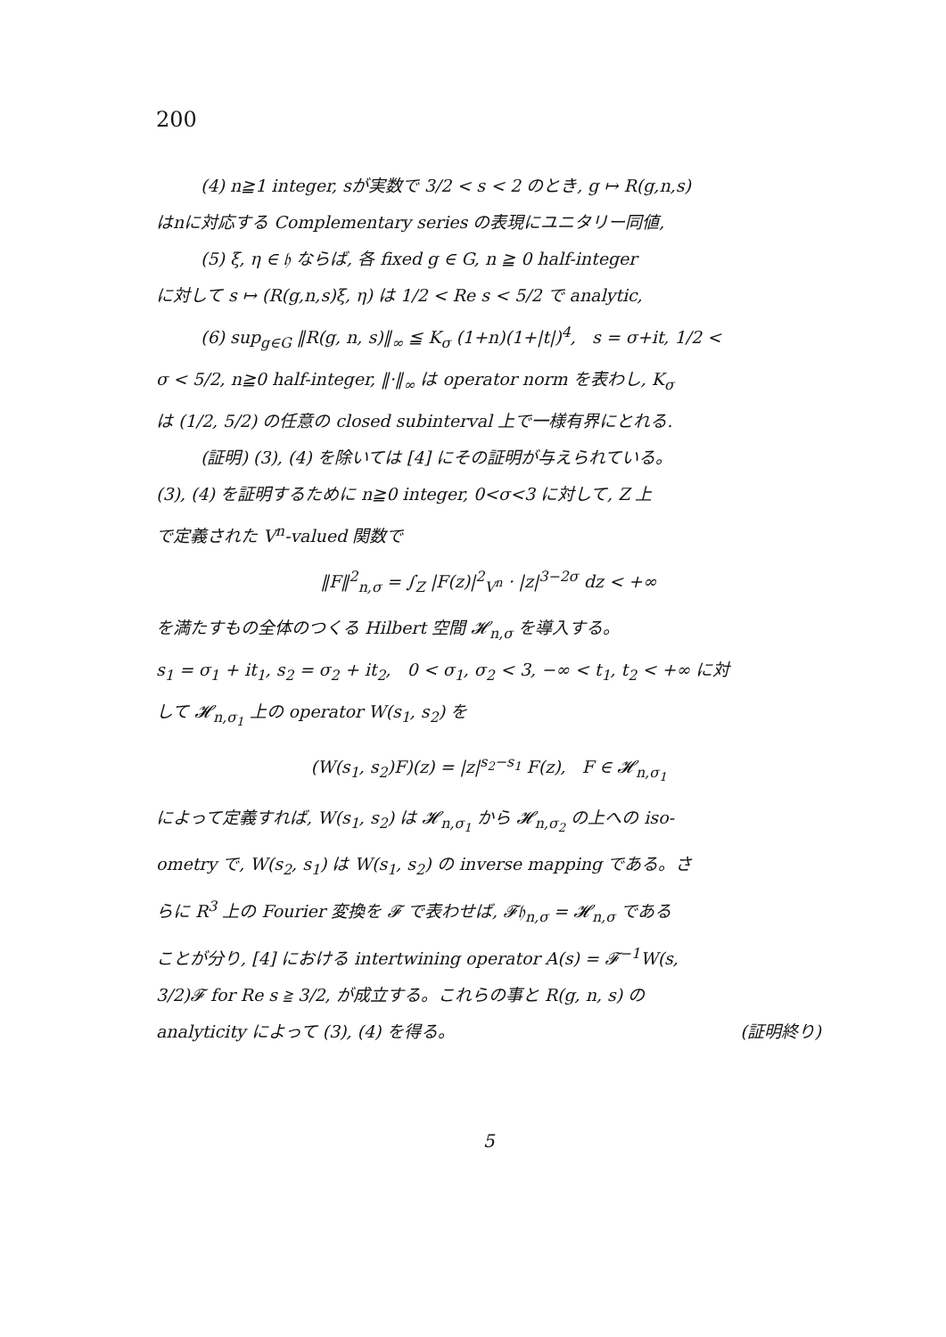200
(4) n≧1 integer, sが実数で 3/2 < s < 2 のとき, g ↦ R(g,n,s)
はnに対応する Complementary series の表現にユニタリー同値,
(5) ξ, η ∈ 𝔥 ならば, 各 fixed g ∈ G, n ≧ 0 half-integer
に対して s ↦ (R(g,n,s)ξ, η) は 1/2 < Re s < 5/2 で analytic,
(6) sup<sub>g∈G</sub> ‖R(g, n, s)‖<sub>∞</sub> ≦ K<sub>σ</sub> (1+n)(1+|t|)<sup>4</sup>, s = σ+it, 1/2 <
σ < 5/2, n≧0 half-integer, ‖·‖<sub>∞</sub> は operator norm を表わし, K<sub>σ</sub>
は (1/2, 5/2) の任意の closed subinterval 上で一様有界にとれる.
(証明) (3), (4) を除いては [4] にその証明が与えられている。
(3), (4) を証明するために n≧0 integer, 0<σ<3 に対して, Z 上
で定義された V<sup>n</sup>-valued 関数で
‖F‖<sup>2</sup><sub>n,σ</sub> = ∫<sub>Z</sub> |F(z)|<sup>2</sup><sub>V<sup>n</sup></sub> · |z|<sup>3−2σ</sup> dz < +∞
を満たすもの全体のつくる Hilbert 空間 𝓗<sub>n,σ</sub> を導入する。
s<sub>1</sub> = σ<sub>1</sub> + it<sub>1</sub>, s<sub>2</sub> = σ<sub>2</sub> + it<sub>2</sub>, 0 < σ<sub>1</sub>, σ<sub>2</sub> < 3, −∞ < t<sub>1</sub>, t<sub>2</sub> < +∞ に対
して 𝓗<sub>n,σ<sub>1</sub></sub> 上の operator W(s<sub>1</sub>, s<sub>2</sub>) を
(W(s<sub>1</sub>, s<sub>2</sub>)F)(z) = |z|<sup>s<sub>2</sub>−s<sub>1</sub></sup> F(z), F ∈ 𝓗<sub>n,σ<sub>1</sub></sub>
によって定義すれば, W(s<sub>1</sub>, s<sub>2</sub>) は 𝓗<sub>n,σ<sub>1</sub></sub> から 𝓗<sub>n,σ<sub>2</sub></sub> の上への iso-
ometry で, W(s<sub>2</sub>, s<sub>1</sub>) は W(s<sub>1</sub>, s<sub>2</sub>) の inverse mapping である。さ
らに R<sup>3</sup> 上の Fourier 変換を 𝓕 で表わせば, 𝓕𝔥<sub>n,σ</sub> = 𝓗<sub>n,σ</sub> である
ことが分り, [4] における intertwining operator A(s) = 𝓕<sup>−1</sup>W(s,
3/2)𝓕 for Re s ≧ 3/2, が成立する。これらの事と R(g, n, s) の
analyticity によって (3), (4) を得る。 (証明終り)
5